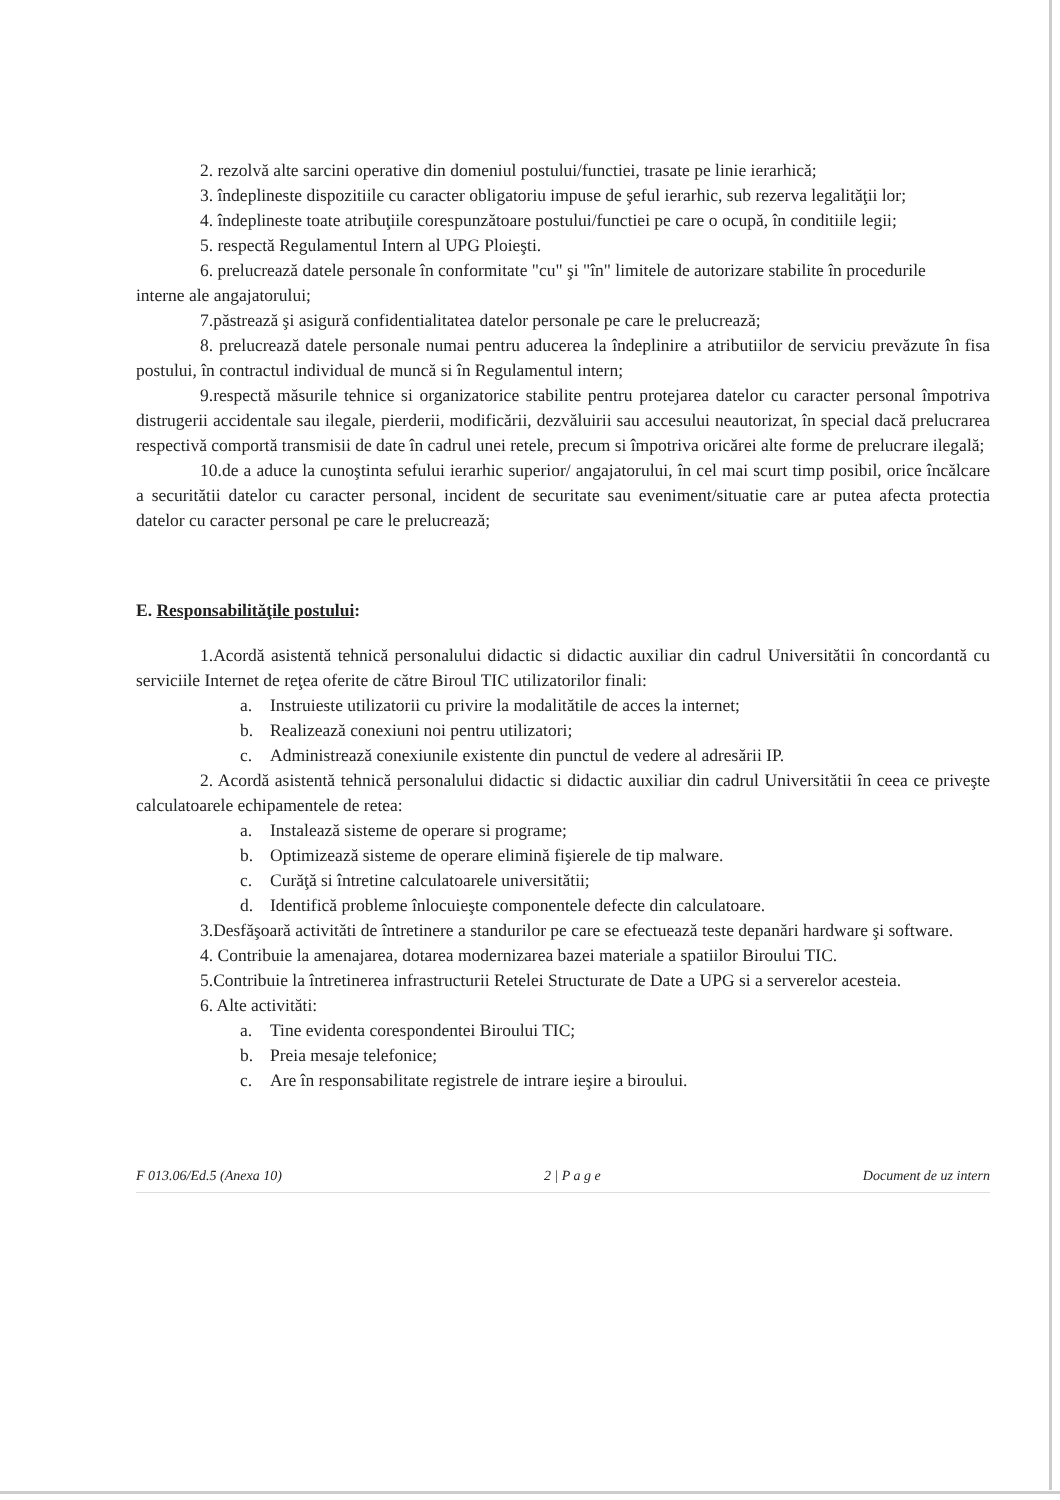2. rezolvă alte sarcini operative din domeniul postului/functiei, trasate pe linie ierarhică;
3. îndeplineste dispozitiile cu caracter obligatoriu impuse de şeful ierarhic, sub rezerva legalităţii lor;
4. îndeplineste toate atribuţiile corespunzătoare postului/functiei pe care o ocupă, în conditiile legii;
5. respectă Regulamentul Intern al UPG Ploieşti.
6. prelucrează datele personale în conformitate "cu" şi "în" limitele de autorizare stabilite în procedurile
interne ale angajatorului;
7.păstrează şi asigură confidentialitatea datelor personale pe care le prelucrează;
8. prelucrează datele personale numai pentru aducerea la îndeplinire a atributiilor de serviciu prevăzute în fisa postului, în contractul individual de muncă si în Regulamentul intern;
9.respectă măsurile tehnice si organizatorice stabilite pentru protejarea datelor cu caracter personal împotriva distrugerii accidentale sau ilegale, pierderii, modificării, dezvăluirii sau accesului neautorizat, în special dacă prelucrarea respectivă comportă transmisii de date în cadrul unei retele, precum si împotriva oricărei alte forme de prelucrare ilegală;
10.de a aduce la cunoştinta sefului ierarhic superior/ angajatorului, în cel mai scurt timp posibil, orice încălcare a securitătii datelor cu caracter personal, incident de securitate sau eveniment/situatie care ar putea afecta protectia datelor cu caracter personal pe care le prelucrează;
E. Responsabilităţile postului:
1.Acordă asistentă tehnică personalului didactic si didactic auxiliar din cadrul Universitătii în concordantă cu serviciile Internet de reţea oferite de către Biroul TIC utilizatorilor finali:
a. Instruieste utilizatorii cu privire la modalitătile de acces la internet;
b. Realizează conexiuni noi pentru utilizatori;
c. Administrează conexiunile existente din punctul de vedere al adresării IP.
2. Acordă asistentă tehnică personalului didactic si didactic auxiliar din cadrul Universitătii în ceea ce priveşte calculatoarele echipamentele de retea:
a. Instalează sisteme de operare si programe;
b. Optimizează sisteme de operare elimină fişierele de tip malware.
c. Curăţă si întretine calculatoarele universitătii;
d. Identifică probleme înlocuieşte componentele defecte din calculatoare.
3.Desfăşoară activităti de întretinere a standurilor pe care se efectuează teste depanări hardware şi software.
4. Contribuie la amenajarea, dotarea modernizarea bazei materiale a spatiilor Biroului TIC.
5.Contribuie la întretinerea infrastructurii Retelei Structurate de Date a UPG si a serverelor acesteia.
6. Alte activităti:
a. Tine evidenta corespondentei Biroului TIC;
b. Preia mesaje telefonice;
c. Are în responsabilitate registrele de intrare ieşire a biroului.
F 013.06/Ed.5 (Anexa 10) 2 | P a g e Document de uz intern